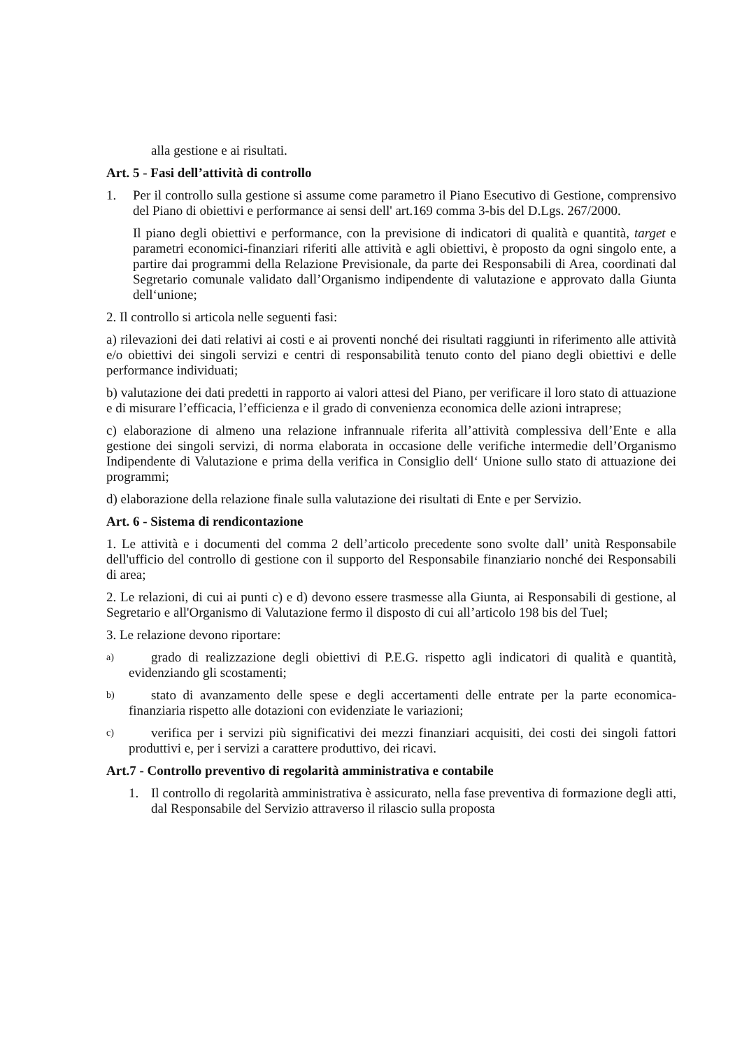alla gestione e ai risultati.
Art. 5 - Fasi dell’attività di controllo
1. Per il controllo sulla gestione si assume come parametro il Piano Esecutivo di Gestione, comprensivo del Piano di obiettivi e performance ai sensi dell' art.169 comma 3-bis del D.Lgs. 267/2000.
Il piano degli obiettivi e performance, con la previsione di indicatori di qualità e quantità, target e parametri economici-finanziari riferiti alle attività e agli obiettivi, è proposto da ogni singolo ente, a partire dai programmi della Relazione Previsionale, da parte dei Responsabili di Area, coordinati dal Segretario comunale validato dall’Organismo indipendente di valutazione e approvato dalla Giunta dell‘unione;
2. Il controllo si articola nelle seguenti fasi:
a) rilevazioni dei dati relativi ai costi e ai proventi nonché dei risultati raggiunti in riferimento alle attività e/o obiettivi dei singoli servizi e centri di responsabilità tenuto conto del piano degli obiettivi e delle performance individuati;
b) valutazione dei dati predetti in rapporto ai valori attesi del Piano, per verificare il loro stato di attuazione e di misurare l’efficacia, l’efficienza e il grado di convenienza economica delle azioni intraprese;
c) elaborazione di almeno una relazione infrannuale riferita all’attività complessiva dell’Ente e alla gestione dei singoli servizi, di norma elaborata in occasione delle verifiche intermedie dell’Organismo Indipendente di Valutazione e prima della verifica in Consiglio dell‘ Unione sullo stato di attuazione dei programmi;
d) elaborazione della relazione finale sulla valutazione dei risultati di Ente e per Servizio.
Art. 6 - Sistema di rendicontazione
1. Le attività e i documenti del comma 2 dell’articolo precedente sono svolte dall’ unità Responsabile dell'ufficio del controllo di gestione con il supporto del Responsabile finanziario nonché dei Responsabili di area;
2. Le relazioni, di cui ai punti c) e d) devono essere trasmesse alla Giunta, ai Responsabili di gestione, al Segretario e all'Organismo di Valutazione fermo il disposto di cui all’articolo 198 bis del Tuel;
3. Le relazione devono riportare:
a)
grado di realizzazione degli obiettivi di P.E.G. rispetto agli indicatori di qualità e quantità, evidenziando gli scostamenti;
b)
stato di avanzamento delle spese e degli accertamenti delle entrate per la parte economica-finanziaria rispetto alle dotazioni con evidenziate le variazioni;
c)
verifica per i servizi più significativi dei mezzi finanziari acquisiti, dei costi dei singoli fattori produttivi e, per i servizi a carattere produttivo, dei ricavi.
Art.7 - Controllo preventivo di regolarità amministrativa e contabile
1. Il controllo di regolarità amministrativa è assicurato, nella fase preventiva di formazione degli atti, dal Responsabile del Servizio attraverso il rilascio sulla proposta